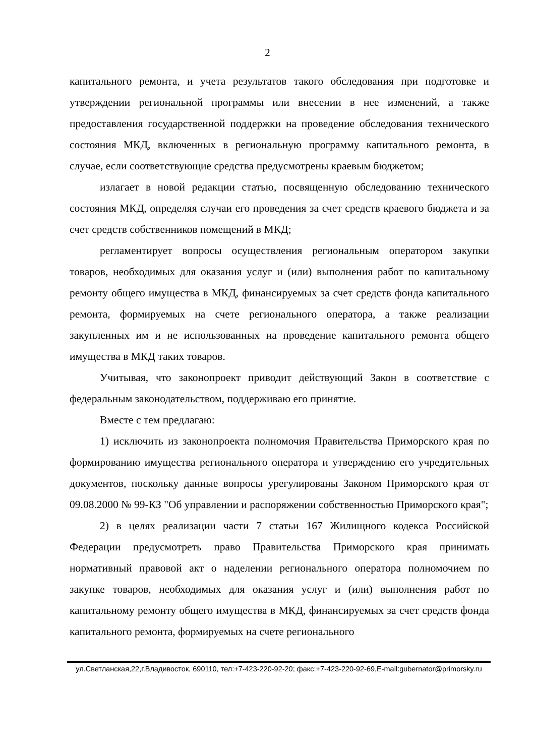2
капитального ремонта, и учета результатов такого обследования при подготовке и утверждении региональной программы или внесении в нее изменений, а также предоставления государственной поддержки на проведение обследования технического состояния МКД, включенных в региональную программу капитального ремонта, в случае, если соответствующие средства предусмотрены краевым бюджетом;
излагает в новой редакции статью, посвященную обследованию технического состояния МКД, определяя случаи его проведения за счет средств краевого бюджета и за счет средств собственников помещений в МКД;
регламентирует вопросы осуществления региональным оператором закупки товаров, необходимых для оказания услуг и (или) выполнения работ по капитальному ремонту общего имущества в МКД, финансируемых за счет средств фонда капитального ремонта, формируемых на счете регионального оператора, а также реализации закупленных им и не использованных на проведение капитального ремонта общего имущества в МКД таких товаров.
Учитывая, что законопроект приводит действующий Закон в соответствие с федеральным законодательством, поддерживаю его принятие.
Вместе с тем предлагаю:
1) исключить из законопроекта полномочия Правительства Приморского края по формированию имущества регионального оператора и утверждению его учредительных документов, поскольку данные вопросы урегулированы Законом Приморского края от 09.08.2000 № 99-КЗ "Об управлении и распоряжении собственностью Приморского края";
2) в целях реализации части 7 статьи 167 Жилищного кодекса Российской Федерации предусмотреть право Правительства Приморского края принимать нормативный правовой акт о наделении регионального оператора полномочием по закупке товаров, необходимых для оказания услуг и (или) выполнения работ по капитальному ремонту общего имущества в МКД, финансируемых за счет средств фонда капитального ремонта, формируемых на счете регионального
ул.Светланская,22,г.Владивосток, 690110, тел:+7-423-220-92-20; факс:+7-423-220-92-69,E-mail:gubernator@primorsky.ru